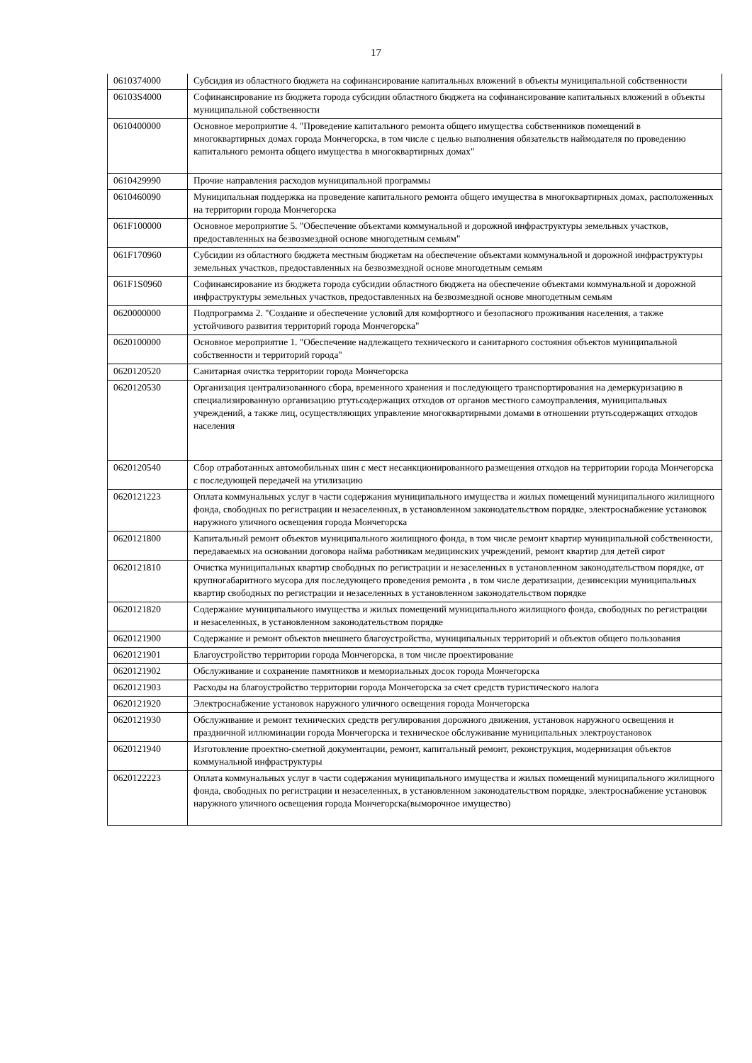17
| 0610374000 | Субсидия из областного бюджета на софинансирование капитальных вложений в объекты муниципальной собственности |
| 06103S4000 | Софинансирование из бюджета города субсидии областного бюджета на софинансирование капитальных вложений в объекты муниципальной собственности |
| 0610400000 | Основное мероприятие 4. "Проведение капитального ремонта общего имущества собственников помещений в многоквартирных домах города Мончегорска, в том числе с целью выполнения обязательств наймодателя по проведению капитального ремонта общего имущества в многоквартирных домах" |
| 0610429990 | Прочие направления расходов муниципальной программы |
| 0610460090 | Муниципальная поддержка на проведение капитального ремонта общего имущества в многоквартирных домах, расположенных на территории города Мончегорска |
| 061F100000 | Основное мероприятие 5. "Обеспечение объектами коммунальной и дорожной инфраструктуры земельных участков, предоставленных на безвозмездной основе многодетным семьям" |
| 061F170960 | Субсидии из областного бюджета местным бюджетам на обеспечение объектами коммунальной и дорожной инфраструктуры земельных участков, предоставленных на безвозмездной основе многодетным семьям |
| 061F1S0960 | Софинансирование из бюджета города субсидии областного бюджета на обеспечение объектами коммунальной и дорожной инфраструктуры земельных участков, предоставленных на безвозмездной основе многодетным семьям |
| 0620000000 | Подпрограмма 2. "Создание и обеспечение условий для комфортного и безопасного проживания населения, а также устойчивого развития территорий города Мончегорска" |
| 0620100000 | Основное мероприятие 1. "Обеспечение надлежащего технического и санитарного состояния объектов муниципальной собственности и территорий города" |
| 0620120520 | Санитарная очистка территории города Мончегорска |
| 0620120530 | Организация централизованного сбора, временного хранения и последующего транспортирования на демеркуризацию в специализированную организацию ртутьсодержащих отходов от органов местного самоуправления, муниципальных учреждений, а также лиц, осуществляющих управление многоквартирными домами в отношении ртутьсодержащих отходов населения |
| 0620120540 | Сбор отработанных автомобильных шин с мест несанкционированного размещения отходов на территории города Мончегорска с последующей передачей на утилизацию |
| 0620121223 | Оплата коммунальных услуг в части содержания муниципального имущества и жилых помещений муниципального жилищного фонда, свободных по регистрации и незаселенных, в установленном законодательством порядке, электроснабжение установок наружного уличного освещения города Мончегорска |
| 0620121800 | Капитальный ремонт объектов муниципального жилищного фонда, в том числе ремонт квартир муниципальной собственности, передаваемых на основании договора найма работникам медицинских учреждений, ремонт квартир для детей сирот |
| 0620121810 | Очистка муниципальных квартир свободных по регистрации и незаселенных в установленном законодательством порядке, от крупногабаритного мусора для последующего проведения ремонта , в том числе дератизации, дезинсекции муниципальных квартир свободных по регистрации и незаселенных в установленном законодательством порядке |
| 0620121820 | Содержание муниципального имущества и жилых помещений муниципального жилищного фонда, свободных по регистрации и незаселенных, в установленном законодательством порядке |
| 0620121900 | Содержание и ремонт объектов внешнего благоустройства, муниципальных территорий и объектов общего пользования |
| 0620121901 | Благоустройство территории города Мончегорска, в том числе проектирование |
| 0620121902 | Обслуживание и сохранение памятников и мемориальных досок города Мончегорска |
| 0620121903 | Расходы на благоустройство территории города Мончегорска за счет средств туристического налога |
| 0620121920 | Электроснабжение установок наружного уличного освещения города Мончегорска |
| 0620121930 | Обслуживание и ремонт технических средств регулирования дорожного движения, установок наружного освещения и праздничной иллюминации города Мончегорска и техническое обслуживание муниципальных электроустановок |
| 0620121940 | Изготовление проектно-сметной документации, ремонт, капитальный ремонт, реконструкция, модернизация объектов коммунальной инфраструктуры |
| 0620122223 | Оплата коммунальных услуг в части содержания муниципального имущества и жилых помещений муниципального жилищного фонда, свободных по регистрации и незаселенных, в установленном законодательством порядке, электроснабжение установок наружного уличного освещения города Мончегорска(выморочное имущество) |